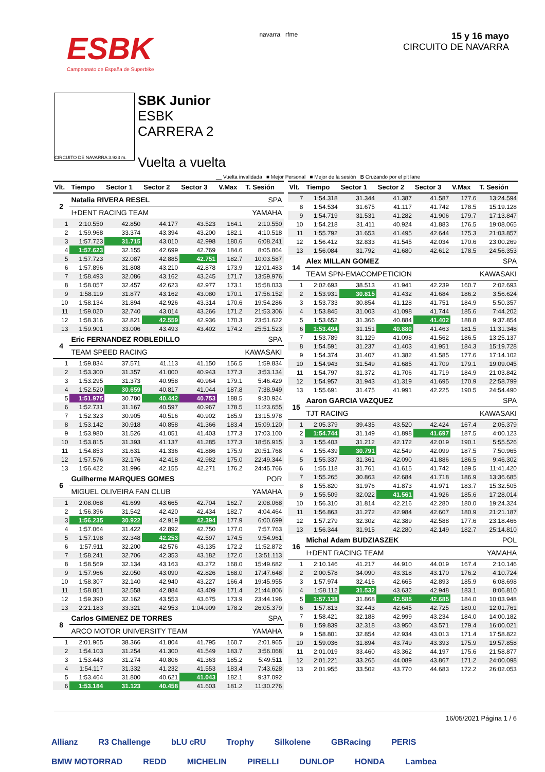ESBK
Campeonato de España de Superbike
navarra rfme
15 y 16 mayo
CIRCUITO DE NAVARRA
CIRCUITO DE NAVARRA 3.933 m.
SBK Junior
ESBK
CARRERA 2
Vuelta a vuelta
__ Vuelta invalidada ■ Mejor Personal ■ Mejor de la sesión B Cruzando por el pit lane
| Vlt. | Tiempo | Sector 1 | Sector 2 | Sector 3 | V.Max | T. Sesión |
| --- | --- | --- | --- | --- | --- | --- |
| 2 | Natalia RIVERA RESEL | | | | SPA | |
| | I+DENT RACING TEAM | | | | YAMAHA | |
| 1 | 2:10.550 | 42.850 | 44.177 | 43.523 | 164.1 | 2:10.550 |
| 2 | 1:59.968 | 33.374 | 43.394 | 43.200 | 182.1 | 4:10.518 |
| 3 | 1:57.723 | 31.715 | 43.010 | 42.998 | 180.6 | 6:08.241 |
| 4 | 1:57.623 | 32.155 | 42.699 | 42.769 | 184.6 | 8:05.864 |
| 5 | 1:57.723 | 32.087 | 42.885 | 42.751 | 182.7 | 10:03.587 |
| 6 | 1:57.896 | 31.808 | 43.210 | 42.878 | 173.9 | 12:01.483 |
| 7 | 1:58.493 | 32.086 | 43.162 | 43.245 | 171.7 | 13:59.976 |
| 8 | 1:58.057 | 32.457 | 42.623 | 42.977 | 173.1 | 15:58.033 |
| 9 | 1:58.119 | 31.877 | 43.162 | 43.080 | 170.1 | 17:56.152 |
| 10 | 1:58.134 | 31.894 | 42.926 | 43.314 | 170.6 | 19:54.286 |
| 11 | 1:59.020 | 32.740 | 43.014 | 43.266 | 171.2 | 21:53.306 |
| 12 | 1:58.316 | 32.821 | 42.559 | 42.936 | 170.3 | 23:51.622 |
| 13 | 1:59.901 | 33.006 | 43.493 | 43.402 | 174.2 | 25:51.523 |
| 4 | Eric FERNANDEZ ROBLEDILLO | | | | SPA | |
| | TEAM SPEED RACING | | | | KAWASAKI | |
| 1 | 1:59.834 | 37.571 | 41.113 | 41.150 | 156.5 | 1:59.834 |
| 2 | 1:53.300 | 31.357 | 41.000 | 40.943 | 177.3 | 3:53.134 |
| 3 | 1:53.295 | 31.373 | 40.958 | 40.964 | 179.1 | 5:46.429 |
| 4 | 1:52.520 | 30.659 | 40.817 | 41.044 | 187.8 | 7:38.949 |
| 5 | 1:51.975 | 30.780 | 40.442 | 40.753 | 188.5 | 9:30.924 |
| 6 | 1:52.731 | 31.167 | 40.597 | 40.967 | 178.5 | 11:23.655 |
| 7 | 1:52.323 | 30.905 | 40.516 | 40.902 | 185.9 | 13:15.978 |
| 8 | 1:53.142 | 30.918 | 40.858 | 41.366 | 183.4 | 15:09.120 |
| 9 | 1:53.980 | 31.526 | 41.051 | 41.403 | 177.3 | 17:03.100 |
| 10 | 1:53.815 | 31.393 | 41.137 | 41.285 | 177.3 | 18:56.915 |
| 11 | 1:54.853 | 31.631 | 41.336 | 41.886 | 175.9 | 20:51.768 |
| 12 | 1:57.576 | 32.176 | 42.418 | 42.982 | 175.0 | 22:49.344 |
| 13 | 1:56.422 | 31.996 | 42.155 | 42.271 | 176.2 | 24:45.766 |
| 6 | Guilherme MARQUES GOMES | | | | POR | |
| | MIGUEL OLIVEIRA FAN CLUB | | | | YAMAHA | |
| 1 | 2:08.068 | 41.699 | 43.665 | 42.704 | 162.7 | 2:08.068 |
| 2 | 1:56.396 | 31.542 | 42.420 | 42.434 | 182.7 | 4:04.464 |
| 3 | 1:56.235 | 30.922 | 42.919 | 42.394 | 177.9 | 6:00.699 |
| 4 | 1:57.064 | 31.422 | 42.892 | 42.750 | 177.0 | 7:57.763 |
| 5 | 1:57.198 | 32.348 | 42.253 | 42.597 | 174.5 | 9:54.961 |
| 6 | 1:57.911 | 32.200 | 42.576 | 43.135 | 172.2 | 11:52.872 |
| 7 | 1:58.241 | 32.706 | 42.353 | 43.182 | 172.0 | 13:51.113 |
| 8 | 1:58.569 | 32.134 | 43.163 | 43.272 | 168.0 | 15:49.682 |
| 9 | 1:57.966 | 32.050 | 43.090 | 42.826 | 168.0 | 17:47.648 |
| 10 | 1:58.307 | 32.140 | 42.940 | 43.227 | 166.4 | 19:45.955 |
| 11 | 1:58.851 | 32.558 | 42.884 | 43.409 | 171.4 | 21:44.806 |
| 12 | 1:59.390 | 32.162 | 43.553 | 43.675 | 173.9 | 23:44.196 |
| 13 | 2:21.183 | 33.321 | 42.953 | 1:04.909 | 178.2 | 26:05.379 |
| 8 | Carlos GIMENEZ DE TORRES | | | | SPA | |
| | ARCO MOTOR UNIVERSITY TEAM | | | | YAMAHA | |
| 1 | 2:01.965 | 38.366 | 41.804 | 41.795 | 160.7 | 2:01.965 |
| 2 | 1:54.103 | 31.254 | 41.300 | 41.549 | 183.7 | 3:56.068 |
| 3 | 1:53.443 | 31.274 | 40.806 | 41.363 | 185.2 | 5:49.511 |
| 4 | 1:54.117 | 31.332 | 41.232 | 41.553 | 183.4 | 7:43.628 |
| 5 | 1:53.464 | 31.800 | 40.621 | 41.043 | 182.1 | 9:37.092 |
| 6 | 1:53.184 | 31.123 | 40.458 | 41.603 | 181.2 | 11:30.276 |
| Vlt. | Tiempo | Sector 1 | Sector 2 | Sector 3 | V.Max | T. Sesión |
| --- | --- | --- | --- | --- | --- | --- |
| 7 | 1:54.318 | 31.344 | 41.387 | 41.587 | 177.6 | 13:24.594 |
| 8 | 1:54.534 | 31.675 | 41.117 | 41.742 | 178.5 | 15:19.128 |
| 9 | 1:54.719 | 31.531 | 41.282 | 41.906 | 179.7 | 17:13.847 |
| 10 | 1:54.218 | 31.411 | 40.924 | 41.883 | 176.5 | 19:08.065 |
| 11 | 1:55.792 | 31.653 | 41.495 | 42.644 | 175.3 | 21:03.857 |
| 12 | 1:56.412 | 32.833 | 41.545 | 42.034 | 170.6 | 23:00.269 |
| 13 | 1:56.084 | 31.792 | 41.680 | 42.612 | 178.5 | 24:56.353 |
| 14 | Alex MILLAN GOMEZ | | | | SPA | |
| | TEAM SPN-EMACOMPETICION | | | | KAWASAKI | |
| 1 | 2:02.693 | 38.513 | 41.941 | 42.239 | 160.7 | 2:02.693 |
| 2 | 1:53.931 | 30.815 | 41.432 | 41.684 | 186.2 | 3:56.624 |
| 3 | 1:53.733 | 30.854 | 41.128 | 41.751 | 184.9 | 5:50.357 |
| 4 | 1:53.845 | 31.003 | 41.098 | 41.744 | 185.6 | 7:44.202 |
| 5 | 1:53.652 | 31.366 | 40.884 | 41.402 | 188.8 | 9:37.854 |
| 6 | 1:53.494 | 31.151 | 40.880 | 41.463 | 181.5 | 11:31.348 |
| 7 | 1:53.789 | 31.129 | 41.098 | 41.562 | 186.5 | 13:25.137 |
| 8 | 1:54.591 | 31.237 | 41.403 | 41.951 | 184.3 | 15:19.728 |
| 9 | 1:54.374 | 31.407 | 41.382 | 41.585 | 177.6 | 17:14.102 |
| 10 | 1:54.943 | 31.549 | 41.685 | 41.709 | 179.1 | 19:09.045 |
| 11 | 1:54.797 | 31.372 | 41.706 | 41.719 | 184.9 | 21:03.842 |
| 12 | 1:54.957 | 31.943 | 41.319 | 41.695 | 170.9 | 22:58.799 |
| 13 | 1:55.691 | 31.475 | 41.991 | 42.225 | 190.5 | 24:54.490 |
| 15 | Aaron GARCIA VAZQUEZ | | | | SPA | |
| | TJT RACING | | | | KAWASAKI | |
| 1 | 2:05.379 | 39.435 | 43.520 | 42.424 | 167.4 | 2:05.379 |
| 2 | 1:54.744 | 31.149 | 41.898 | 41.697 | 187.5 | 4:00.123 |
| 3 | 1:55.403 | 31.212 | 42.172 | 42.019 | 190.1 | 5:55.526 |
| 4 | 1:55.439 | 30.791 | 42.549 | 42.099 | 187.5 | 7:50.965 |
| 5 | 1:55.337 | 31.361 | 42.090 | 41.886 | 186.5 | 9:46.302 |
| 6 | 1:55.118 | 31.761 | 41.615 | 41.742 | 189.5 | 11:41.420 |
| 7 | 1:55.265 | 30.863 | 42.684 | 41.718 | 186.9 | 13:36.685 |
| 8 | 1:55.820 | 31.976 | 41.873 | 41.971 | 183.7 | 15:32.505 |
| 9 | 1:55.509 | 32.022 | 41.561 | 41.926 | 185.6 | 17:28.014 |
| 10 | 1:56.310 | 31.814 | 42.216 | 42.280 | 180.0 | 19:24.324 |
| 11 | 1:56.863 | 31.272 | 42.984 | 42.607 | 180.9 | 21:21.187 |
| 12 | 1:57.279 | 32.302 | 42.389 | 42.588 | 177.6 | 23:18.466 |
| 13 | 1:56.344 | 31.915 | 42.280 | 42.149 | 182.7 | 25:14.810 |
| 16 | Michal Adam BUDZIASZEK | | | | POL | |
| | I+DENT RACING TEAM | | | | YAMAHA | |
| 1 | 2:10.146 | 41.217 | 44.910 | 44.019 | 167.4 | 2:10.146 |
| 2 | 2:00.578 | 34.090 | 43.318 | 43.170 | 176.2 | 4:10.724 |
| 3 | 1:57.974 | 32.416 | 42.665 | 42.893 | 185.9 | 6:08.698 |
| 4 | 1:58.112 | 31.532 | 43.632 | 42.948 | 183.1 | 8:06.810 |
| 5 | 1:57.138 | 31.868 | 42.585 | 42.685 | 184.0 | 10:03.948 |
| 6 | 1:57.813 | 32.443 | 42.645 | 42.725 | 180.0 | 12:01.761 |
| 7 | 1:58.421 | 32.188 | 42.999 | 43.234 | 184.0 | 14:00.182 |
| 8 | 1:59.839 | 32.318 | 43.950 | 43.571 | 179.4 | 16:00.021 |
| 9 | 1:58.801 | 32.854 | 42.934 | 43.013 | 171.4 | 17:58.822 |
| 10 | 1:59.036 | 31.894 | 43.749 | 43.393 | 175.9 | 19:57.858 |
| 11 | 2:01.019 | 33.460 | 43.362 | 44.197 | 175.6 | 21:58.877 |
| 12 | 2:01.221 | 33.265 | 44.089 | 43.867 | 171.2 | 24:00.098 |
| 13 | 2:01.955 | 33.502 | 43.770 | 44.683 | 172.2 | 26:02.053 |
16/05/2021 Página 1 / 6
Allianz R3 Challenge bLU cRU Trophy Silkolene GBRacing PERIS BMW MOTORRAD REDD MICHELIN PIRELLI DUNLOP HONDA Lambea